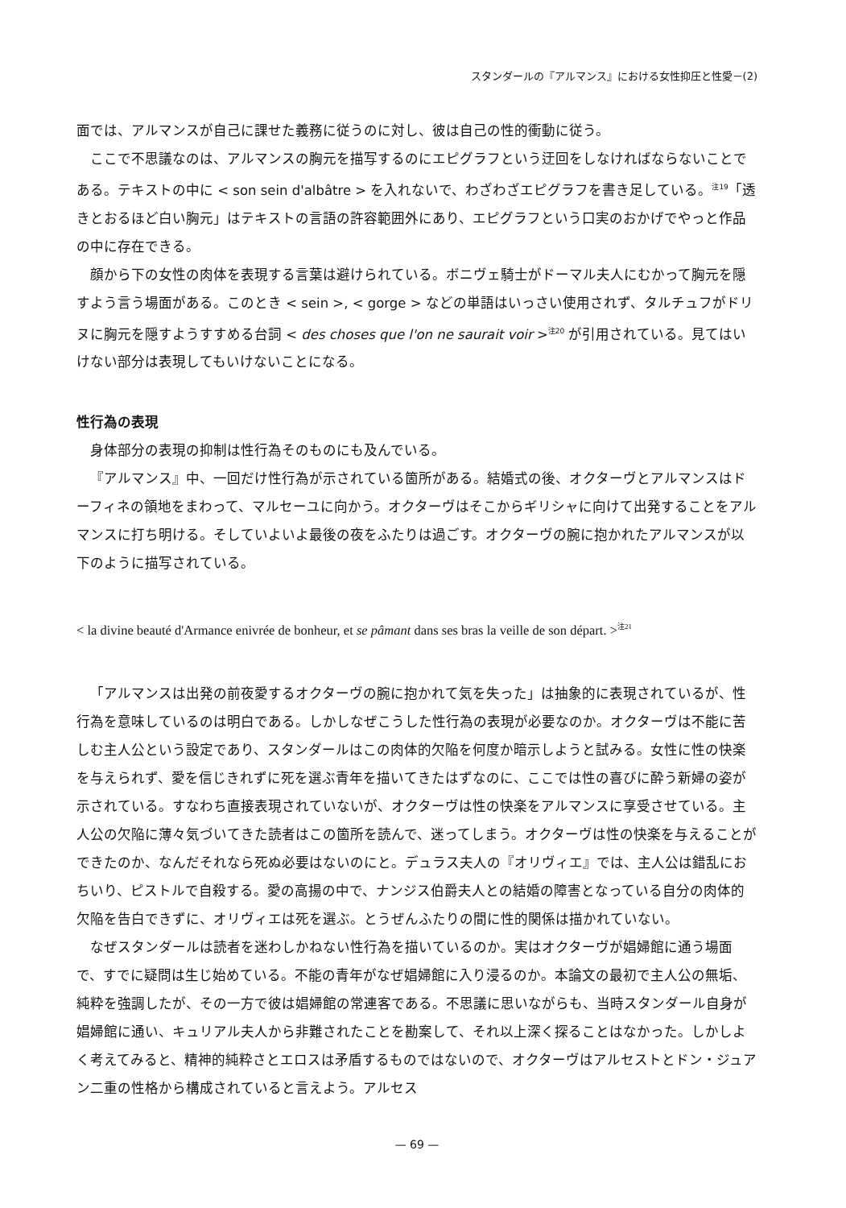スタンダールの『アルマンス』における女性抑圧と性愛－(2)
面では、アルマンスが自己に課せた義務に従うのに対し、彼は自己の性的衝動に従う。
ここで不思議なのは、アルマンスの胸元を描写するのにエピグラフという迂回をしなければならないことである。テキストの中に < son sein d'albâtre > を入れないで、わざわざエピグラフを書き足している。<sup>注19</sup>「透きとおるほど白い胸元」はテキストの言語の許容範囲外にあり、エピグラフという口実のおかげでやっと作品の中に存在できる。
顔から下の女性の肉体を表現する言葉は避けられている。ボニヴェ騎士がドーマル夫人にむかって胸元を隠すよう言う場面がある。このとき < sein >, < gorge > などの単語はいっさい使用されず、タルチュフがドリヌに胸元を隠すようすすめる台詞 < des choses que l'on ne saurait voir ><sup>注20</sup> が引用されている。見てはいけない部分は表現してもいけないことになる。
性行為の表現
身体部分の表現の抑制は性行為そのものにも及んでいる。
『アルマンス』中、一回だけ性行為が示されている箇所がある。結婚式の後、オクターヴとアルマンスはドーフィネの領地をまわって、マルセーユに向かう。オクターヴはそこからギリシャに向けて出発することをアルマンスに打ち明ける。そしていよいよ最後の夜をふたりは過ごす。オクターヴの腕に抱かれたアルマンスが以下のように描写されている。
< la divine beauté d'Armance enivrée de bonheur, et se pâmant dans ses bras la veille de son départ. ><sup>注21</sup>
「アルマンスは出発の前夜愛するオクターヴの腕に抱かれて気を失った」は抽象的に表現されているが、性行為を意味しているのは明白である。しかしなぜこうした性行為の表現が必要なのか。オクターヴは不能に苦しむ主人公という設定であり、スタンダールはこの肉体的欠陥を何度か暗示しようと試みる。女性に性の快楽を与えられず、愛を信じきれずに死を選ぶ青年を描いてきたはずなのに、ここでは性の喜びに酔う新婦の姿が示されている。すなわち直接表現されていないが、オクターヴは性の快楽をアルマンスに享受させている。主人公の欠陥に薄々気づいてきた読者はこの箇所を読んで、迷ってしまう。オクターヴは性の快楽を与えることができたのか、なんだそれなら死ぬ必要はないのにと。デュラス夫人の『オリヴィエ』では、主人公は錯乱におちいり、ピストルで自殺する。愛の高揚の中で、ナンジス伯爵夫人との結婚の障害となっている自分の肉体的欠陥を告白できずに、オリヴィエは死を選ぶ。とうぜんふたりの間に性的関係は描かれていない。
なぜスタンダールは読者を迷わしかねない性行為を描いているのか。実はオクターヴが娼婦館に通う場面で、すでに疑問は生じ始めている。不能の青年がなぜ娼婦館に入り浸るのか。本論文の最初で主人公の無垢、純粋を強調したが、その一方で彼は娼婦館の常連客である。不思議に思いながらも、当時スタンダール自身が娼婦館に通い、キュリアル夫人から非難されたことを勘案して、それ以上深く探ることはなかった。しかしよく考えてみると、精神的純粋さとエロスは矛盾するものではないので、オクターヴはアルセストとドン・ジュアン二重の性格から構成されていると言えよう。アルセス
— 69 —